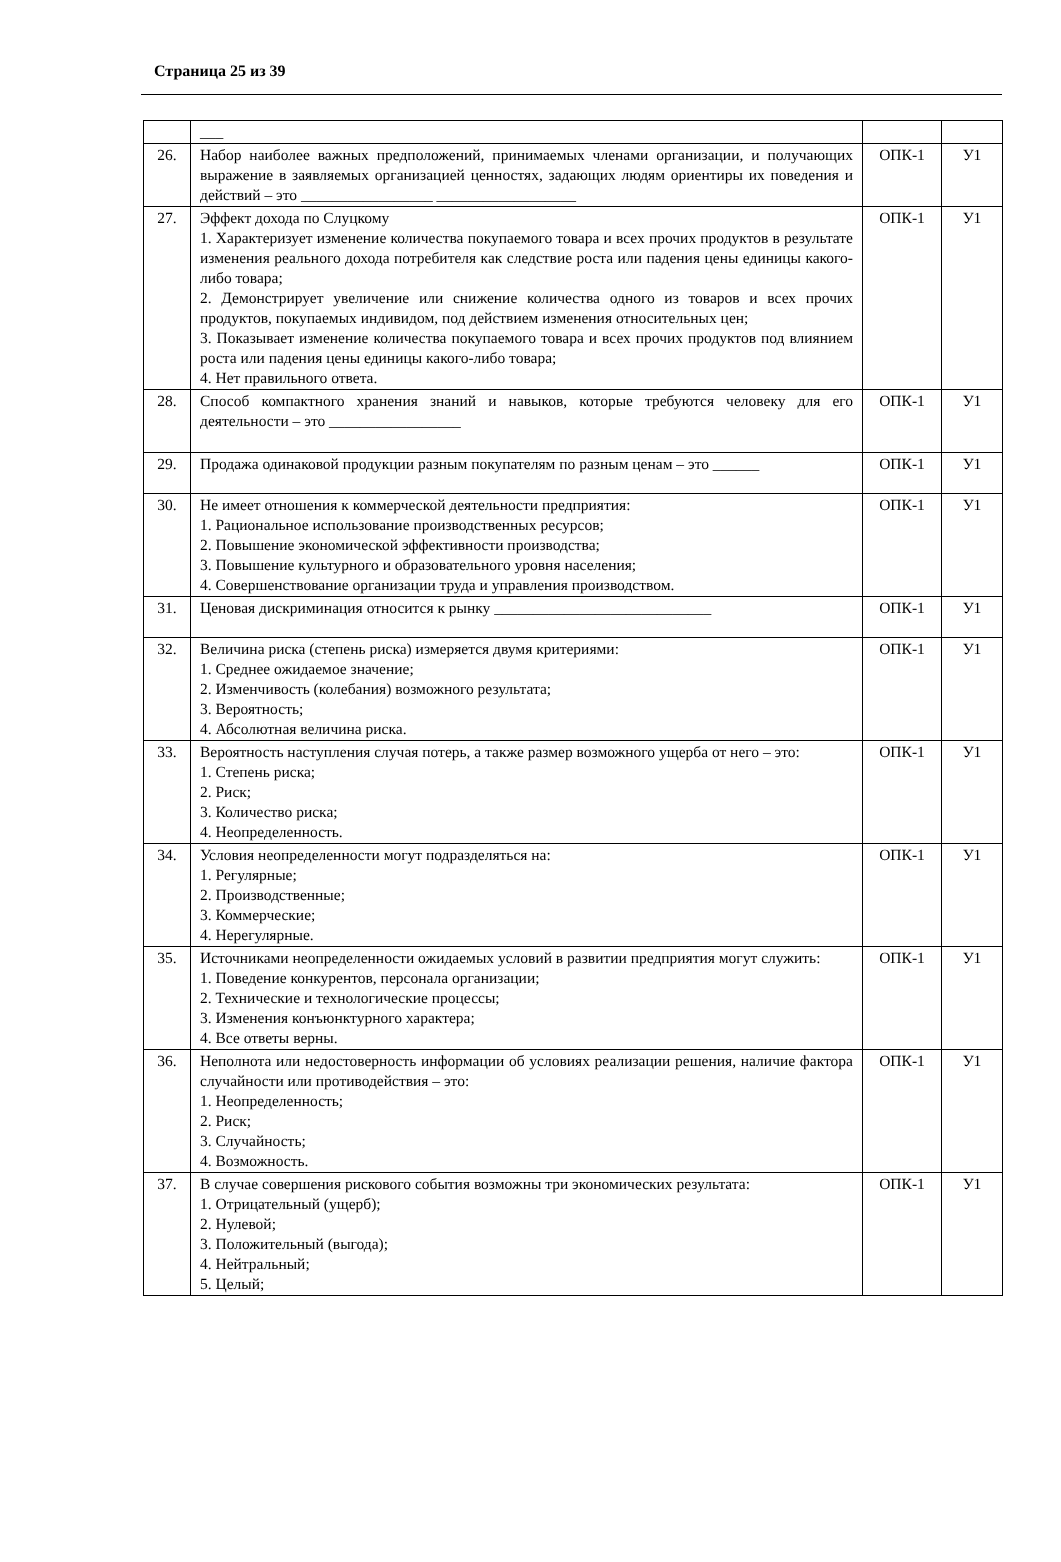Страница 25 из 39
| | ___ | | |
| 26. | Набор наиболее важных предположений, принимаемых членами организации, и получающих выражение в заявляемых организацией ценностях, задающих людям ориентиры их поведения и действий – это _________________ __________________ | ОПК-1 | У1 |
| 27. | Эффект дохода по Слуцкому 1. Характеризует изменение количества покупаемого товара и всех прочих продуктов в результате изменения реального дохода потребителя как следствие роста или падения цены единицы какого-либо товара; 2. Демонстрирует увеличение или снижение количества одного из товаров и всех прочих продуктов, покупаемых индивидом, под действием изменения относительных цен; 3. Показывает изменение количества покупаемого товара и всех прочих продуктов под влиянием роста или падения цены единицы какого-либо товара; 4. Нет правильного ответа. | ОПК-1 | У1 |
| 28. | Способ компактного хранения знаний и навыков, которые требуются человеку для его деятельности – это _________________ | ОПК-1 | У1 |
| 29. | Продажа одинаковой продукции разным покупателям по разным ценам – это ______ | ОПК-1 | У1 |
| 30. | Не имеет отношения к коммерческой деятельности предприятия: 1. Рациональное использование производственных ресурсов; 2. Повышение экономической эффективности производства; 3. Повышение культурного и образовательного уровня населения; 4. Совершенствование организации труда и управления производством. | ОПК-1 | У1 |
| 31. | Ценовая дискриминация относится к рынку ____________________________ | ОПК-1 | У1 |
| 32. | Величина риска (степень риска) измеряется двумя критериями: 1. Среднее ожидаемое значение; 2. Изменчивость (колебания) возможного результата; 3. Вероятность; 4. Абсолютная величина риска. | ОПК-1 | У1 |
| 33. | Вероятность наступления случая потерь, а также размер возможного ущерба от него – это: 1. Степень риска; 2. Риск; 3. Количество риска; 4. Неопределенность. | ОПК-1 | У1 |
| 34. | Условия неопределенности могут подразделяться на: 1. Регулярные; 2. Производственные; 3. Коммерческие; 4. Нерегулярные. | ОПК-1 | У1 |
| 35. | Источниками неопределенности ожидаемых условий в развитии предприятия могут служить: 1. Поведение конкурентов, персонала организации; 2. Технические и технологические процессы; 3. Изменения конъюнктурного характера; 4. Все ответы верны. | ОПК-1 | У1 |
| 36. | Неполнота или недостоверность информации об условиях реализации решения, наличие фактора случайности или противодействия – это: 1. Неопределенность; 2. Риск; 3. Случайность; 4. Возможность. | ОПК-1 | У1 |
| 37. | В случае совершения рискового события возможны три экономических результата: 1. Отрицательный (ущерб); 2. Нулевой; 3. Положительный (выгода); 4. Нейтральный; 5. Целый; | ОПК-1 | У1 |